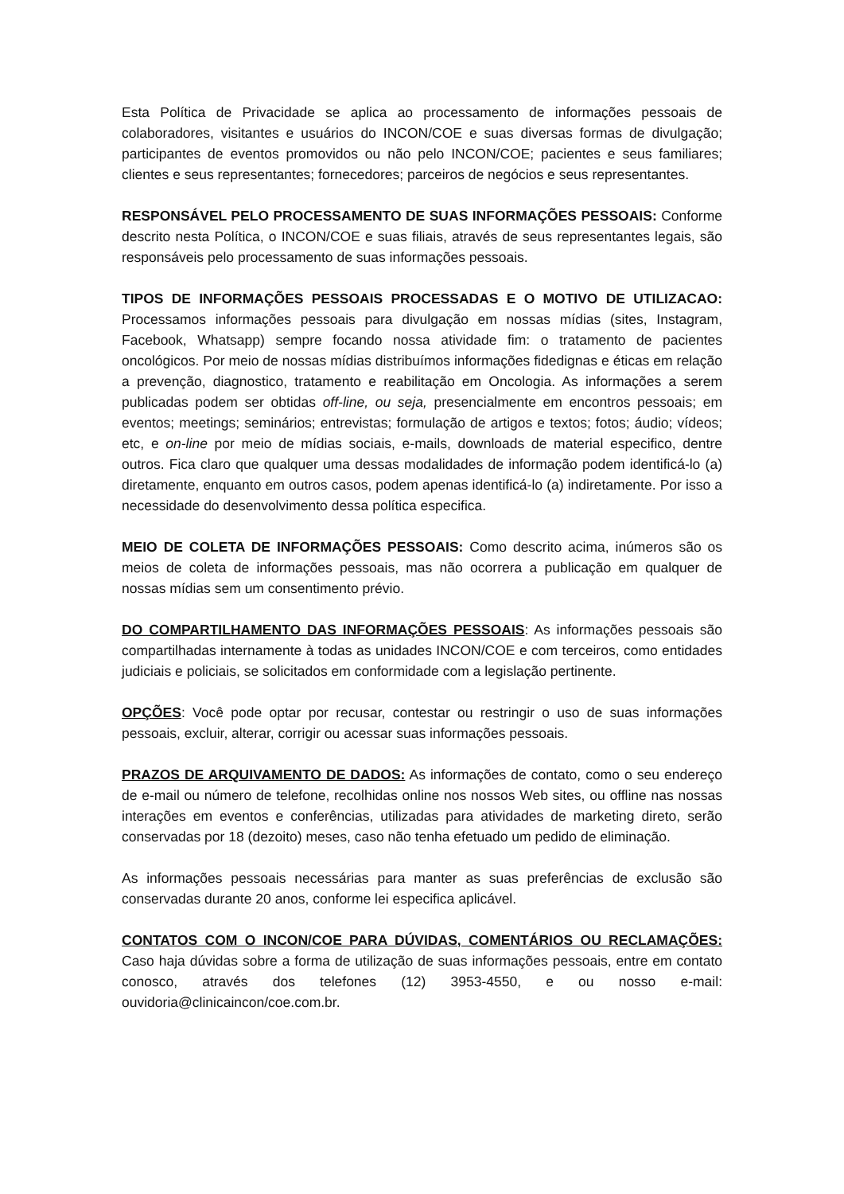Esta Política de Privacidade se aplica ao processamento de informações pessoais de colaboradores, visitantes e usuários do INCON/COE e suas diversas formas de divulgação; participantes de eventos promovidos ou não pelo INCON/COE; pacientes e seus familiares; clientes e seus representantes; fornecedores; parceiros de negócios e seus representantes.
RESPONSÁVEL PELO PROCESSAMENTO DE SUAS INFORMAÇÕES PESSOAIS: Conforme descrito nesta Política, o INCON/COE e suas filiais, através de seus representantes legais, são responsáveis pelo processamento de suas informações pessoais.
TIPOS DE INFORMAÇÕES PESSOAIS PROCESSADAS E O MOTIVO DE UTILIZACAO: Processamos informações pessoais para divulgação em nossas mídias (sites, Instagram, Facebook, Whatsapp) sempre focando nossa atividade fim: o tratamento de pacientes oncológicos. Por meio de nossas mídias distribuímos informações fidedignas e éticas em relação a prevenção, diagnostico, tratamento e reabilitação em Oncologia. As informações a serem publicadas podem ser obtidas off-line, ou seja, presencialmente em encontros pessoais; em eventos; meetings; seminários; entrevistas; formulação de artigos e textos; fotos; áudio; vídeos; etc, e on-line por meio de mídias sociais, e-mails, downloads de material especifico, dentre outros. Fica claro que qualquer uma dessas modalidades de informação podem identificá-lo (a) diretamente, enquanto em outros casos, podem apenas identificá-lo (a) indiretamente. Por isso a necessidade do desenvolvimento dessa política especifica.
MEIO DE COLETA DE INFORMAÇÕES PESSOAIS: Como descrito acima, inúmeros são os meios de coleta de informações pessoais, mas não ocorrera a publicação em qualquer de nossas mídias sem um consentimento prévio.
DO COMPARTILHAMENTO DAS INFORMAÇÕES PESSOAIS: As informações pessoais são compartilhadas internamente à todas as unidades INCON/COE e com terceiros, como entidades judiciais e policiais, se solicitados em conformidade com a legislação pertinente.
OPÇÕES: Você pode optar por recusar, contestar ou restringir o uso de suas informações pessoais, excluir, alterar, corrigir ou acessar suas informações pessoais.
PRAZOS DE ARQUIVAMENTO DE DADOS: As informações de contato, como o seu endereço de e-mail ou número de telefone, recolhidas online nos nossos Web sites, ou offline nas nossas interações em eventos e conferências, utilizadas para atividades de marketing direto, serão conservadas por 18 (dezoito) meses, caso não tenha efetuado um pedido de eliminação.
As informações pessoais necessárias para manter as suas preferências de exclusão são conservadas durante 20 anos, conforme lei especifica aplicável.
CONTATOS COM O INCON/COE PARA DÚVIDAS, COMENTÁRIOS OU RECLAMAÇÕES: Caso haja dúvidas sobre a forma de utilização de suas informações pessoais, entre em contato conosco, através dos telefones (12) 3953-4550, e ou nosso e-mail: ouvidoria@clinicaincon/coe.com.br.